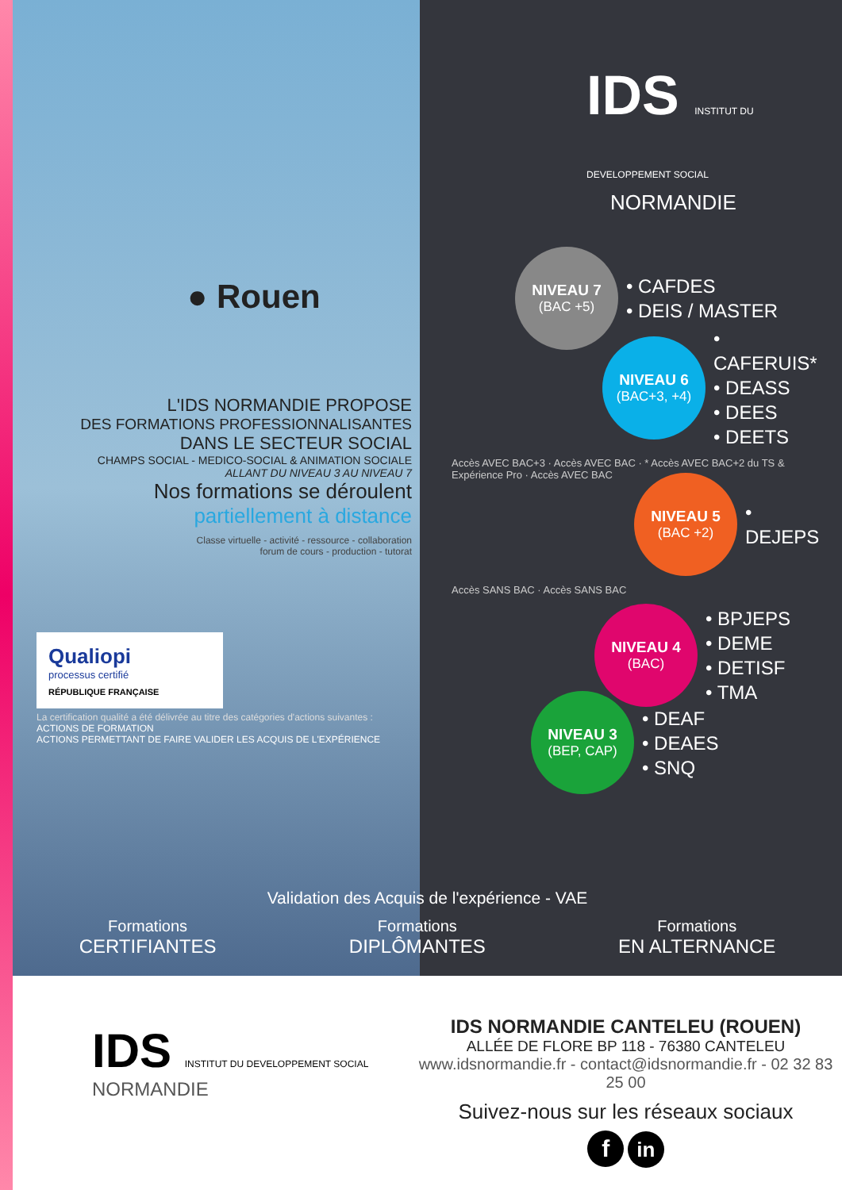● Rouen
L'IDS NORMANDIE PROPOSE
DES FORMATIONS PROFESSIONNALISANTES
DANS LE SECTEUR SOCIAL
CHAMPS SOCIAL - MEDICO-SOCIAL & ANIMATION SOCIALE
ALLANT DU NIVEAU 3 AU NIVEAU 7
Nos formations se déroulent
partiellement à distance
Classe virtuelle - activité - ressource - collaboration
forum de cours - production - tutorat
Qualiopi
processus certifié
RÉPUBLIQUE FRANÇAISE
La certification qualité a été délivrée au titre des catégories d'actions suivantes :
ACTIONS DE FORMATION
ACTIONS PERMETTANT DE FAIRE VALIDER LES ACQUIS DE L'EXPÉRIENCE
IDS INSTITUT DU DEVELOPPEMENT SOCIAL
NORMANDIE
NIVEAU 7
(BAC +5)
• CAFDES
• DEIS / MASTER
NIVEAU 6
(BAC+3, +4)
• CAFERUIS*
• DEASS
• DEES
• DEETS
Accès AVEC BAC+3 · Accès AVEC BAC · * Accès AVEC BAC+2 du TS & Expérience Pro · Accès AVEC BAC
NIVEAU 5
(BAC +2)
• DEJEPS
Accès SANS BAC · Accès SANS BAC
NIVEAU 4
(BAC)
• BPJEPS
• DEME
• DETISF
• TMA
NIVEAU 3
(BEP, CAP)
• DEAF
• DEAES
• SNQ
Validation des Acquis de l'expérience - VAE
Formations
CERTIFIANTES
Formations
DIPLÔMANTES
Formations
EN ALTERNANCE
IDS INSTITUT DU DEVELOPPEMENT SOCIAL
NORMANDIE
IDS NORMANDIE CANTELEU (ROUEN)
ALLÉE DE FLORE BP 118 - 76380 CANTELEU
www.idsnormandie.fr - contact@idsnormandie.fr - 02 32 83 25 00
Suivez-nous sur les réseaux sociaux
f in